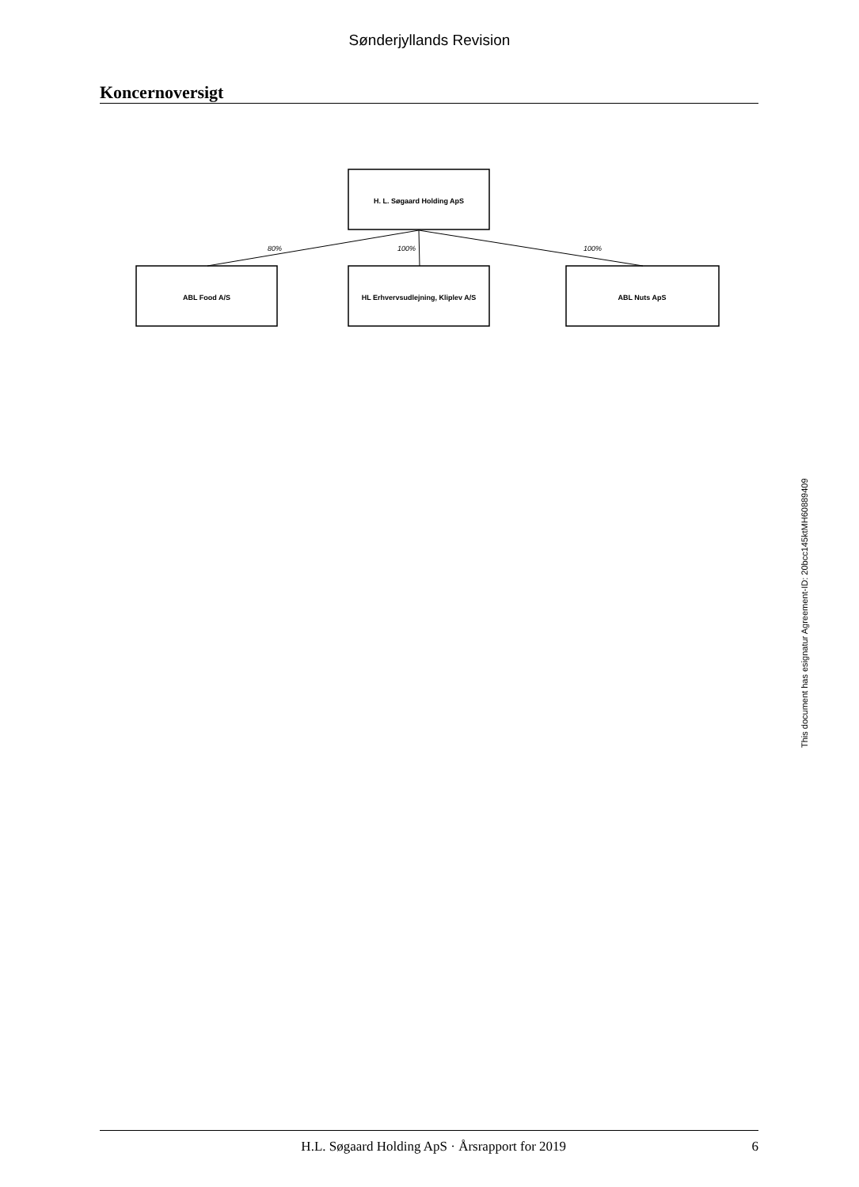Sønderjyllands Revision
Koncernoversigt
H. L. Søgaard Holding ApS
80%
100%
100%
ABL Food A/S
HL Erhvervsudlejning, Kliplev A/S
ABL Nuts ApS
This document has esignatur Agreement-ID: 20bcc145ktMH60889409
H.L. Søgaard Holding ApS · Årsrapport for 2019 6